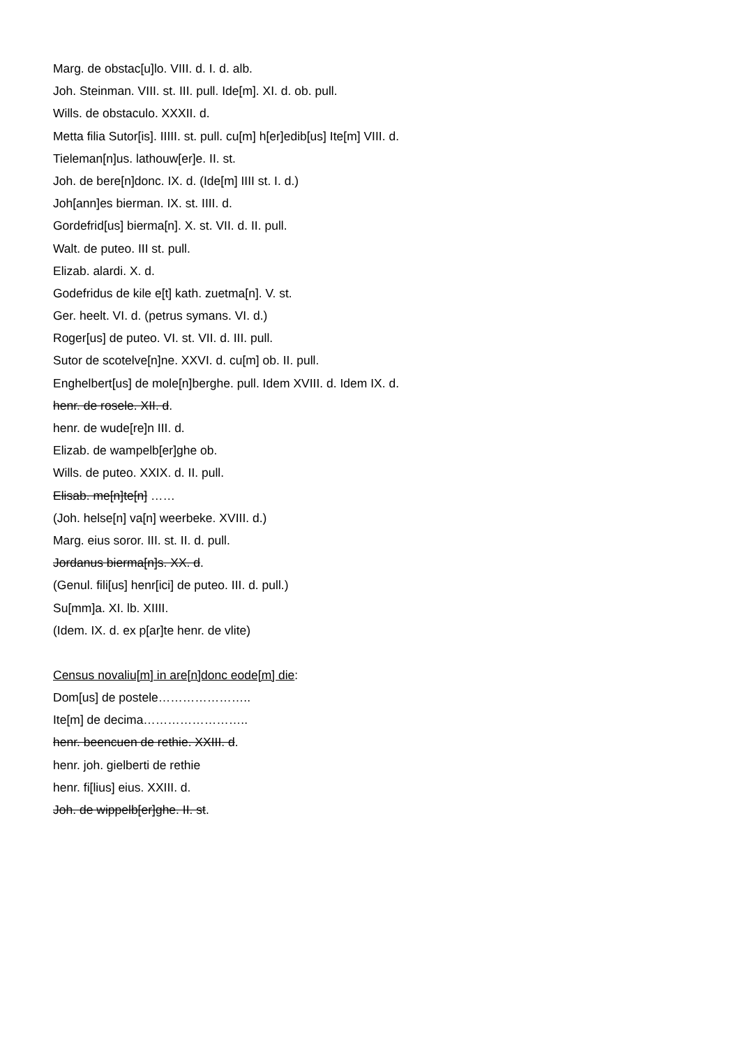Marg. de obstac[u]lo. VIII. d. I. d. alb.
Joh. Steinman. VIII. st. III. pull. Ide[m]. XI. d. ob. pull.
Wills. de obstaculo. XXXII. d.
Metta filia Sutor[is]. IIIII. st. pull. cu[m] h[er]edib[us] Ite[m] VIII. d.
Tieleman[n]us. lathouw[er]e. II. st.
Joh. de bere[n]donc. IX. d. (Ide[m] IIII st. I. d.)
Joh[ann]es bierman. IX. st. IIII. d.
Gordefrid[us] bierma[n]. X. st. VII. d. II. pull.
Walt. de puteo. III st. pull.
Elizab. alardi. X. d.
Godefridus de kile e[t] kath. zuetma[n]. V. st.
Ger. heelt. VI. d. (petrus symans. VI. d.)
Roger[us] de puteo. VI. st. VII. d. III. pull.
Sutor de scotelve[n]ne. XXVI. d. cu[m] ob. II. pull.
Enghelbert[us] de mole[n]berghe. pull. Idem XVIII. d. Idem IX. d.
henr. de rosele. XII. d.
henr. de wude[re]n III. d.
Elizab. de wampelb[er]ghe ob.
Wills. de puteo. XXIX. d. II. pull.
Elisab. me[n]te[n] ……
(Joh. helse[n] va[n] weerbeke. XVIII. d.)
Marg. eius soror. III. st. II. d. pull.
Jordanus bierma[n]s. XX. d.
(Genul. fili[us] henr[ici] de puteo. III. d. pull.)
Su[mm]a. XI. lb. XIIII.
(Idem. IX. d. ex p[ar]te henr. de vlite)
Census novaliu[m] in are[n]donc eode[m] die:
Dom[us] de postele…………………..
Ite[m] de decima……………………..
henr. beencuen de rethie. XXIII. d.
henr. joh. gielberti de rethie
henr. fi[lius] eius. XXIII. d.
Joh. de wippelb[er]ghe. II. st.